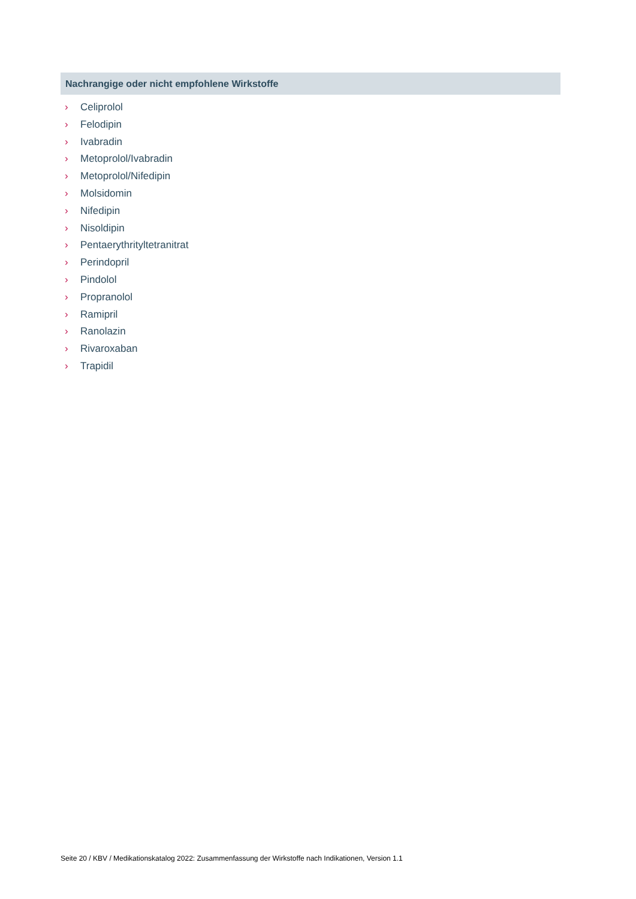Nachrangige oder nicht empfohlene Wirkstoffe
› Celiprolol
› Felodipin
› Ivabradin
› Metoprolol/Ivabradin
› Metoprolol/Nifedipin
› Molsidomin
› Nifedipin
› Nisoldipin
› Pentaerythrityltetranitrat
› Perindopril
› Pindolol
› Propranolol
› Ramipril
› Ranolazin
› Rivaroxaban
› Trapidil
Seite 20 / KBV / Medikationskatalog 2022: Zusammenfassung der Wirkstoffe nach Indikationen, Version 1.1